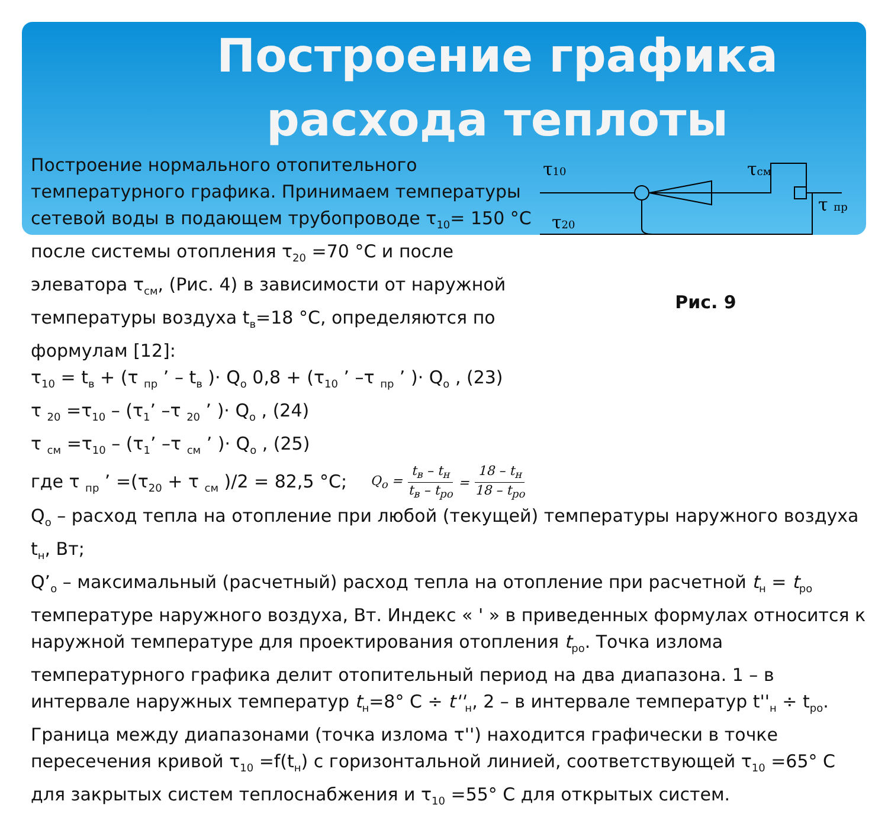Построение графика расхода теплоты
τ10
τсм
τ20
τ пр
Рис. 9
Построение нормального отопительного температурного графика. Принимаем температуры сетевой воды в подающем трубопроводе τ<sub>10</sub>= 150 °С после системы отопления τ<sub>20</sub> =70 °С и после элеватора τ<sub>см</sub>, (Рис. 4) в зависимости от наружной температуры воздуха t<sub>в</sub>=18 °С, определяются по формулам [12]:
τ<sub>10</sub> = t<sub>в</sub> + (τ <sub>пр</sub> ’ – t<sub>в</sub> )· Q<sub>o</sub> 0,8 + (τ<sub>10</sub> ’ –τ <sub>пр</sub> ’ )· Q<sub>o</sub> , (23)
τ <sub>20</sub> =τ<sub>10</sub> – (τ<sub>1</sub>’ –τ <sub>20</sub> ’ )· Q<sub>o</sub> , (24)
τ <sub>см</sub> =τ<sub>10</sub> – (τ<sub>1</sub>’ –τ <sub>см</sub> ’ )· Q<sub>o</sub> , (25)
где τ <sub>пр</sub> ’ =(τ<sub>20</sub> + τ <sub>см</sub> )/2 = 82,5 °С; Q<sub>o</sub> = t<sub>в</sub> – t<sub>н</sub> t<sub>в</sub> – t<sub>ро</sub> = 18 – t<sub>н</sub> 18 – t<sub>ро</sub>
Q<sub>o</sub> – расход тепла на отопление при любой (текущей) температуры наружного воздуха t<sub>н</sub>, Вт;
Q’<sub>o</sub> – максимальный (расчетный) расход тепла на отопление при расчетной t<sub>н</sub> = t<sub>ро</sub> температуре наружного воздуха, Вт. Индекс « ' » в приведенных формулах относится к наружной температуре для проектирования отопления t<sub>ро</sub>. Точка излома температурного графика делит отопительный период на два диапазона. 1 – в интервале наружных температур t<sub>н</sub>=8° С ÷ t''<sub>н</sub>, 2 – в интервале температур t''<sub>н</sub> ÷ t<sub>ро</sub>. Граница между диапазонами (точка излома τ'') находится графически в точке пересечения кривой τ<sub>10</sub> =f(t<sub>н</sub>) с горизонтальной линией, соответствующей τ<sub>10</sub> =65° С для закрытых систем теплоснабжения и τ<sub>10</sub> =55° С для открытых систем.